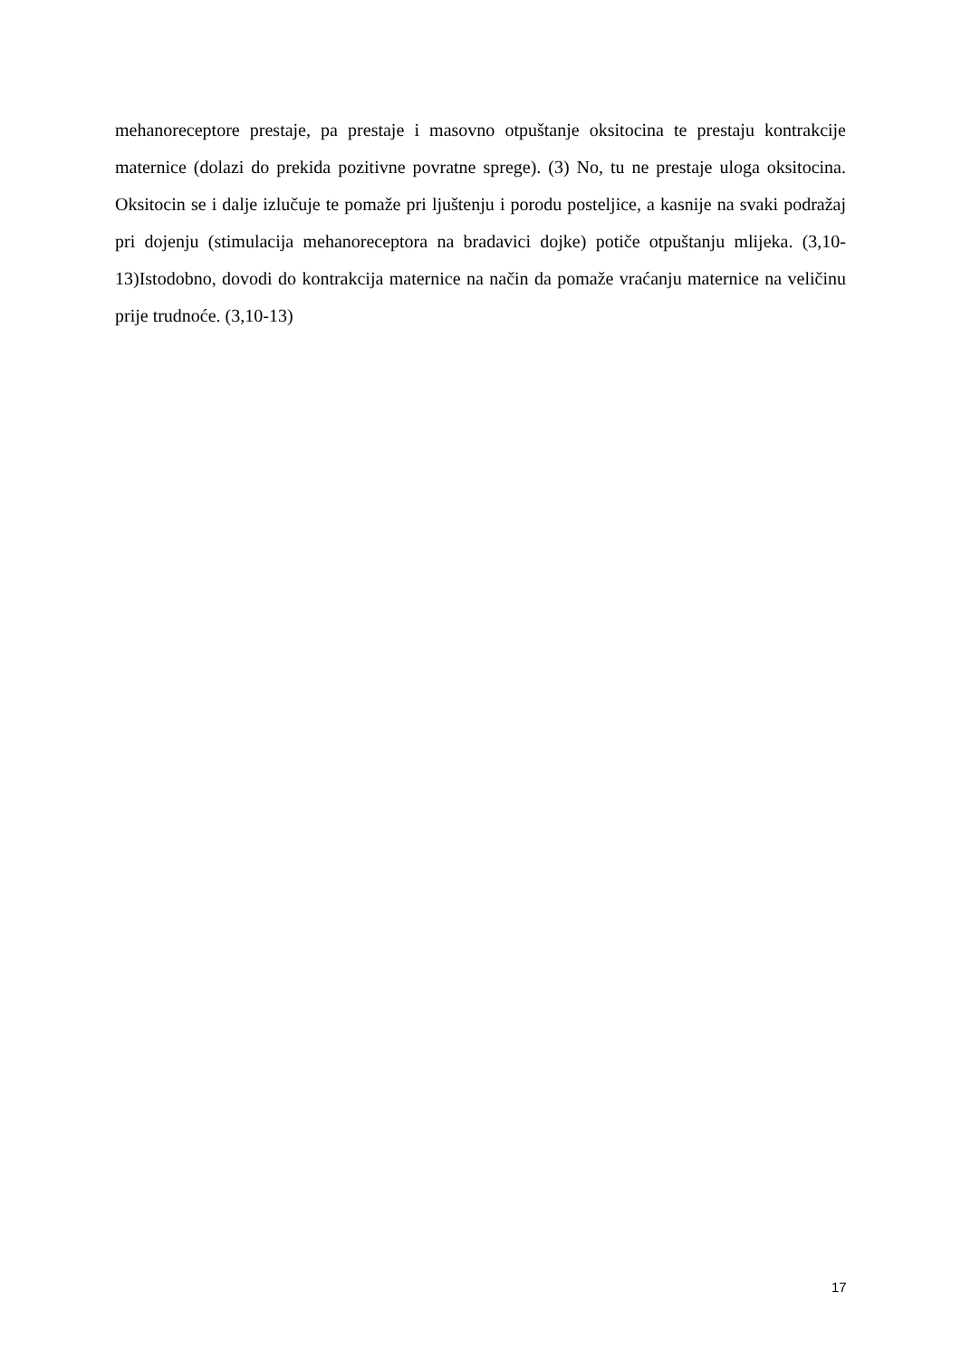mehanoreceptore prestaje, pa prestaje i masovno otpuštanje oksitocina te prestaju kontrakcije maternice (dolazi do prekida pozitivne povratne sprege). (3) No, tu ne prestaje uloga oksitocina. Oksitocin se i dalje izlučuje te pomaže pri ljuštenju i porodu posteljice, a kasnije na svaki podražaj pri dojenju (stimulacija mehanoreceptora na bradavici dojke) potiče otpuštanju mlijeka. (3,10-13)Istodobno, dovodi do kontrakcija maternice na način da pomaže vraćanju maternice na veličinu prije trudnoće. (3,10-13)
17